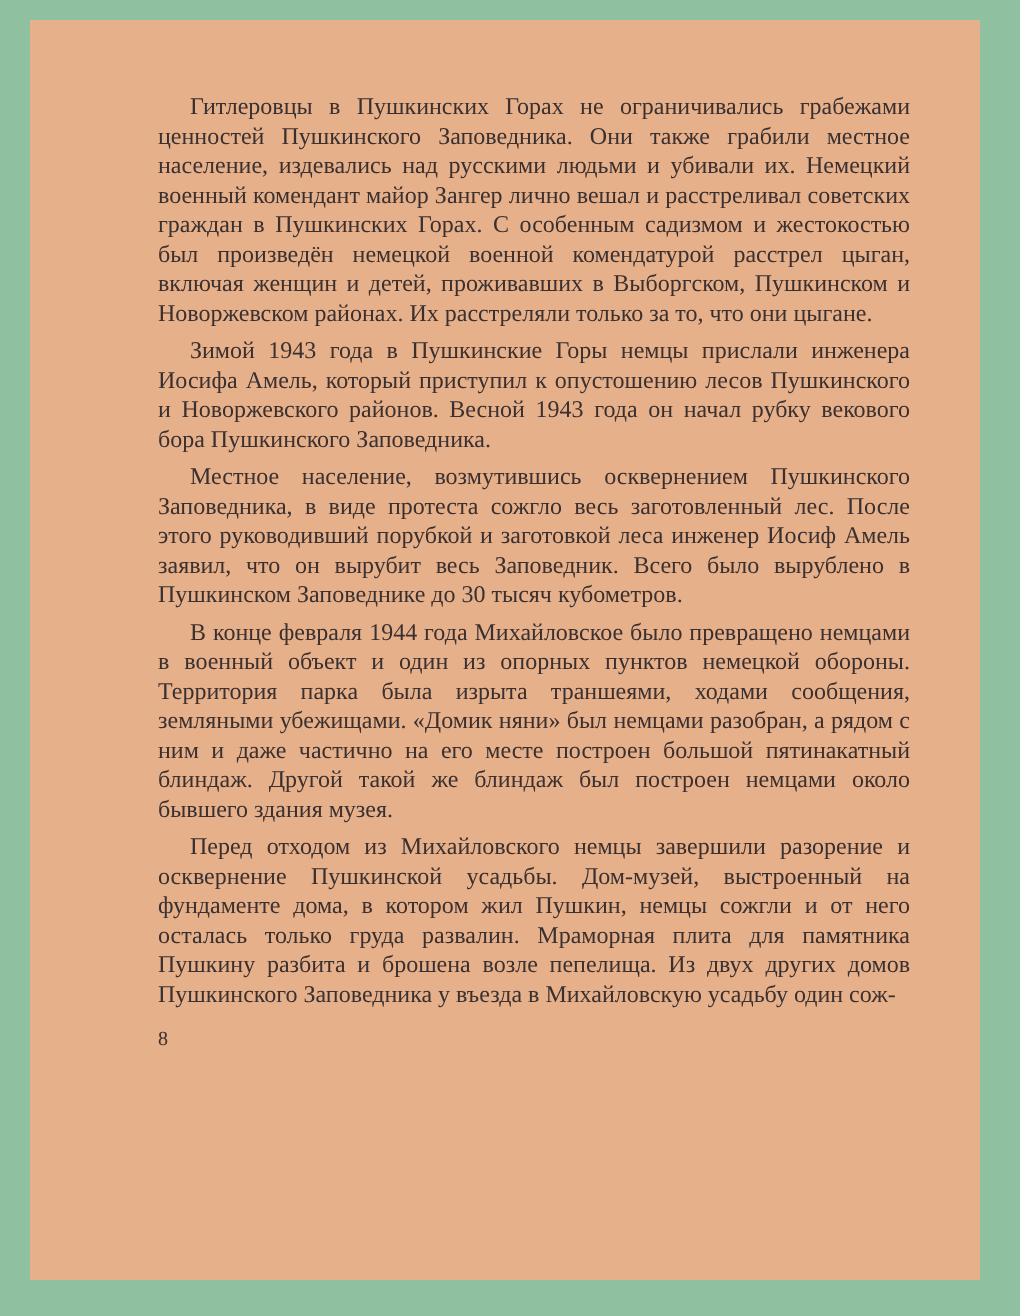Гитлеровцы в Пушкинских Горах не ограничивались грабежами ценностей Пушкинского Заповедника. Они также грабили местное население, издевались над русскими людьми и убивали их. Немецкий военный комендант майор Зангер лично вешал и расстреливал советских граждан в Пушкинских Горах. С особенным садизмом и жестокостью был произведён немецкой военной комендатурой расстрел цыган, включая женщин и детей, проживавших в Выборгском, Пушкинском и Новоржевском районах. Их расстреляли только за то, что они цыгане.
Зимой 1943 года в Пушкинские Горы немцы прислали инженера Иосифа Амель, который приступил к опустошению лесов Пушкинского и Новоржевского районов. Весной 1943 года он начал рубку векового бора Пушкинского Заповедника.
Местное население, возмутившись осквернением Пушкинского Заповедника, в виде протеста сожгло весь заготовленный лес. После этого руководивший порубкой и заготовкой леса инженер Иосиф Амель заявил, что он вырубит весь Заповедник. Всего было вырублено в Пушкинском Заповеднике до 30 тысяч кубометров.
В конце февраля 1944 года Михайловское было превращено немцами в военный объект и один из опорных пунктов немецкой обороны. Территория парка была изрыта траншеями, ходами сообщения, земляными убежищами. «Домик няни» был немцами разобран, а рядом с ним и даже частично на его месте построен большой пятинакатный блиндаж. Другой такой же блиндаж был построен немцами около бывшего здания музея.
Перед отходом из Михайловского немцы завершили разорение и осквернение Пушкинской усадьбы. Дом-музей, выстроенный на фундаменте дома, в котором жил Пушкин, немцы сожгли и от него осталась только груда развалин. Мраморная плита для памятника Пушкину разбита и брошена возле пепелища. Из двух других домов Пушкинского Заповедника у въезда в Михайловскую усадьбу один сож-
8